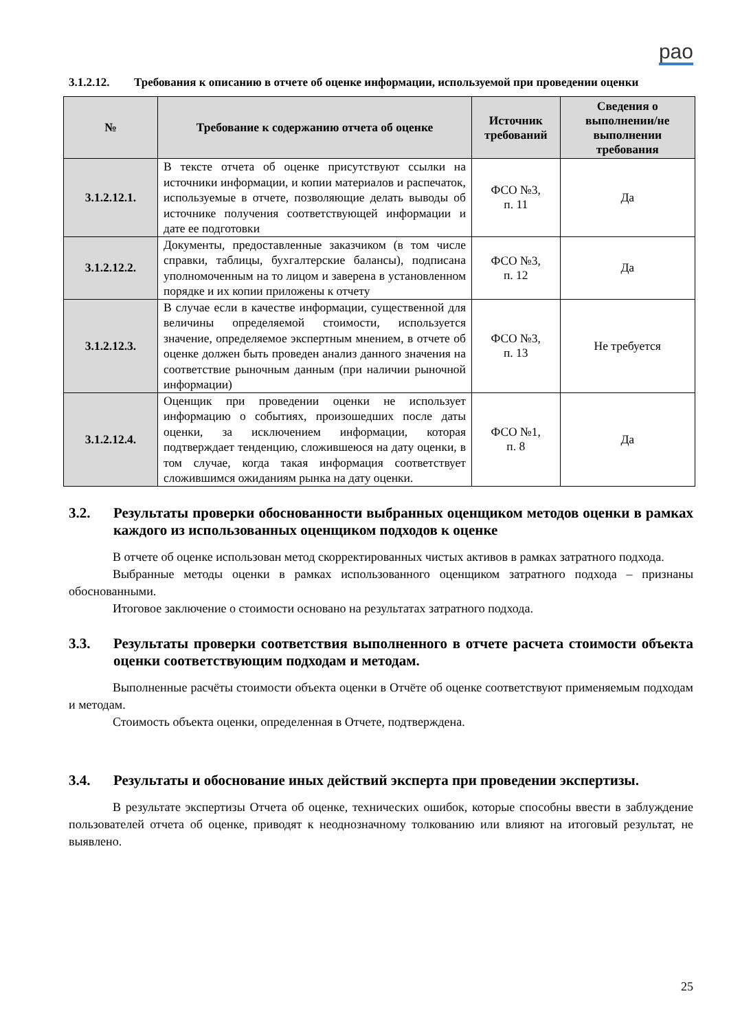рао
3.1.2.12. Требования к описанию в отчете об оценке информации, используемой при проведении оценки
| № | Требование к содержанию отчета об оценке | Источник требований | Сведения о выполнении/не выполнении требования |
| --- | --- | --- | --- |
| 3.1.2.12.1. | В тексте отчета об оценке присутствуют ссылки на источники информации, и копии материалов и распечаток, используемые в отчете, позволяющие делать выводы об источнике получения соответствующей информации и дате ее подготовки | ФСО №3, п. 11 | Да |
| 3.1.2.12.2. | Документы, предоставленные заказчиком (в том числе справки, таблицы, бухгалтерские балансы), подписана уполномоченным на то лицом и заверена в установленном порядке и их копии приложены к отчету | ФСО №3, п. 12 | Да |
| 3.1.2.12.3. | В случае если в качестве информации, существенной для величины определяемой стоимости, используется значение, определяемое экспертным мнением, в отчете об оценке должен быть проведен анализ данного значения на соответствие рыночным данным (при наличии рыночной информации) | ФСО №3, п. 13 | Не требуется |
| 3.1.2.12.4. | Оценщик при проведении оценки не использует информацию о событиях, произошедших после даты оценки, за исключением информации, которая подтверждает тенденцию, сложившеюся на дату оценки, в том случае, когда такая информация соответствует сложившимся ожиданиям рынка на дату оценки. | ФСО №1, п. 8 | Да |
3.2. Результаты проверки обоснованности выбранных оценщиком методов оценки в рамках каждого из использованных оценщиком подходов к оценке
В отчете об оценке использован метод скорректированных чистых активов в рамках затратного подхода.
Выбранные методы оценки в рамках использованного оценщиком затратного подхода – признаны обоснованными.
Итоговое заключение о стоимости основано на результатах затратного подхода.
3.3. Результаты проверки соответствия выполненного в отчете расчета стоимости объекта оценки соответствующим подходам и методам.
Выполненные расчёты стоимости объекта оценки в Отчёте об оценке соответствуют применяемым подходам и методам.
Стоимость объекта оценки, определенная в Отчете, подтверждена.
3.4. Результаты и обоснование иных действий эксперта при проведении экспертизы.
В результате экспертизы Отчета об оценке, технических ошибок, которые способны ввести в заблуждение пользователей отчета об оценке, приводят к неоднозначному толкованию или влияют на итоговый результат, не выявлено.
25